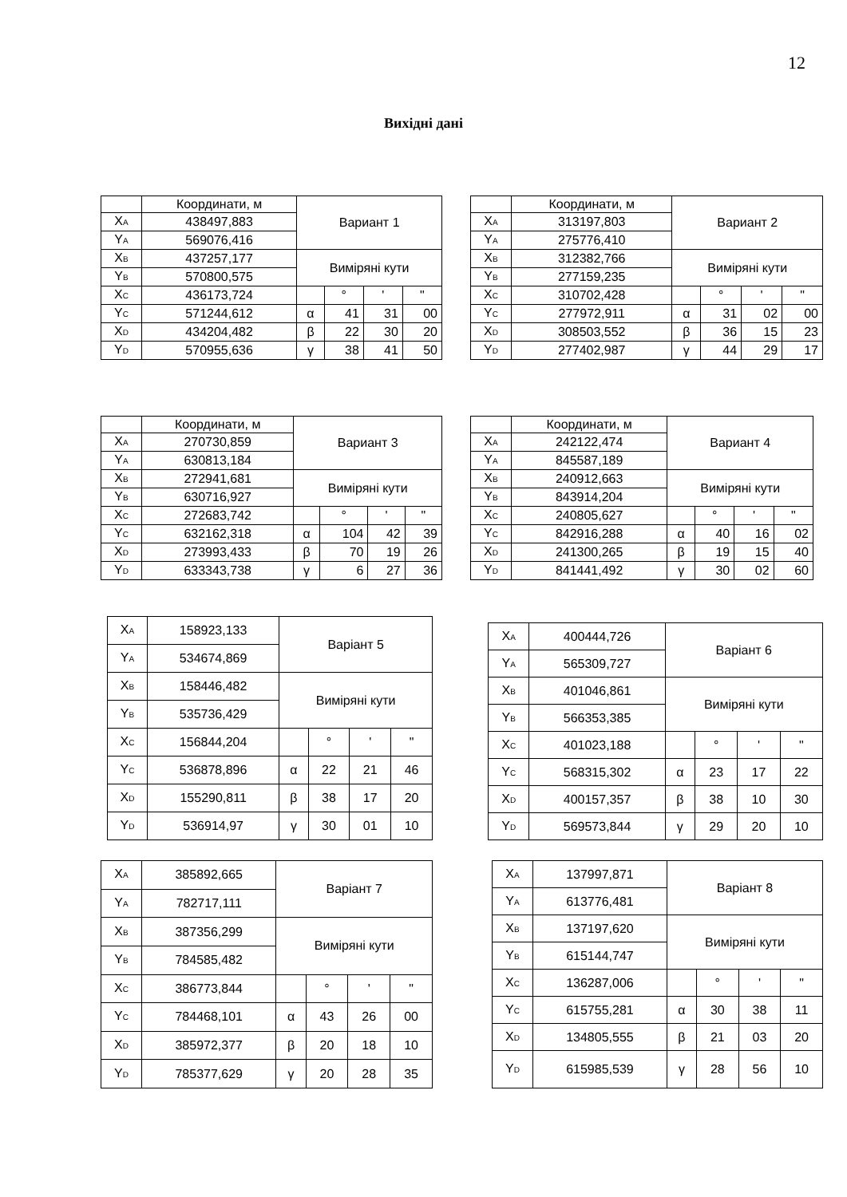12
Вихідні дані
| | Координати, м | Вариант 1 | | | |
| X<sub>A</sub> | 438497,883 | | | | |
| Y<sub>A</sub> | 569076,416 | | | | |
| X<sub>B</sub> | 437257,177 | Виміряні кути | | | |
| Y<sub>B</sub> | 570800,575 | | | | |
| X<sub>C</sub> | 436173,724 | | ° | ' | " |
| Y<sub>C</sub> | 571244,612 | α | 41 | 31 | 00 |
| X<sub>D</sub> | 434204,482 | β | 22 | 30 | 20 |
| Y<sub>D</sub> | 570955,636 | γ | 38 | 41 | 50 |
| | Координати, м | Вариант 2 | | | |
| X<sub>A</sub> | 313197,803 | | | | |
| Y<sub>A</sub> | 275776,410 | | | | |
| X<sub>B</sub> | 312382,766 | Виміряні кути | | | |
| Y<sub>B</sub> | 277159,235 | | | | |
| X<sub>C</sub> | 310702,428 | | ° | ' | " |
| Y<sub>C</sub> | 277972,911 | α | 31 | 02 | 00 |
| X<sub>D</sub> | 308503,552 | β | 36 | 15 | 23 |
| Y<sub>D</sub> | 277402,987 | γ | 44 | 29 | 17 |
| | Координати, м | Вариант 3 | | | |
| X<sub>A</sub> | 270730,859 | | | | |
| Y<sub>A</sub> | 630813,184 | | | | |
| X<sub>B</sub> | 272941,681 | Виміряні кути | | | |
| Y<sub>B</sub> | 630716,927 | | | | |
| X<sub>C</sub> | 272683,742 | | ° | ' | " |
| Y<sub>C</sub> | 632162,318 | α | 104 | 42 | 39 |
| X<sub>D</sub> | 273993,433 | β | 70 | 19 | 26 |
| Y<sub>D</sub> | 633343,738 | γ | 6 | 27 | 36 |
| | Координати, м | Вариант 4 | | | |
| X<sub>A</sub> | 242122,474 | | | | |
| Y<sub>A</sub> | 845587,189 | | | | |
| X<sub>B</sub> | 240912,663 | Виміряні кути | | | |
| Y<sub>B</sub> | 843914,204 | | | | |
| X<sub>C</sub> | 240805,627 | | ° | ' | " |
| Y<sub>C</sub> | 842916,288 | α | 40 | 16 | 02 |
| X<sub>D</sub> | 241300,265 | β | 19 | 15 | 40 |
| Y<sub>D</sub> | 841441,492 | γ | 30 | 02 | 60 |
| X<sub>A</sub> | 158923,133 | Варіант 5 | | | |
| Y<sub>A</sub> | 534674,869 | | | | |
| X<sub>B</sub> | 158446,482 | Виміряні кути | | | |
| Y<sub>B</sub> | 535736,429 | | | | |
| X<sub>C</sub> | 156844,204 | | ° | ' | " |
| Y<sub>C</sub> | 536878,896 | α | 22 | 21 | 46 |
| X<sub>D</sub> | 155290,811 | β | 38 | 17 | 20 |
| Y<sub>D</sub> | 536914,97 | γ | 30 | 01 | 10 |
| X<sub>A</sub> | 400444,726 | Варіант 6 | | | |
| Y<sub>A</sub> | 565309,727 | | | | |
| X<sub>B</sub> | 401046,861 | Виміряні кути | | | |
| Y<sub>B</sub> | 566353,385 | | | | |
| X<sub>C</sub> | 401023,188 | | ° | ' | " |
| Y<sub>C</sub> | 568315,302 | α | 23 | 17 | 22 |
| X<sub>D</sub> | 400157,357 | β | 38 | 10 | 30 |
| Y<sub>D</sub> | 569573,844 | γ | 29 | 20 | 10 |
| X<sub>A</sub> | 385892,665 | Варіант 7 | | | |
| Y<sub>A</sub> | 782717,111 | | | | |
| X<sub>B</sub> | 387356,299 | Виміряні кути | | | |
| Y<sub>B</sub> | 784585,482 | | | | |
| X<sub>C</sub> | 386773,844 | | ° | ' | " |
| Y<sub>C</sub> | 784468,101 | α | 43 | 26 | 00 |
| X<sub>D</sub> | 385972,377 | β | 20 | 18 | 10 |
| Y<sub>D</sub> | 785377,629 | γ | 20 | 28 | 35 |
| X<sub>A</sub> | 137997,871 | Варіант 8 | | | |
| Y<sub>A</sub> | 613776,481 | | | | |
| X<sub>B</sub> | 137197,620 | Виміряні кути | | | |
| Y<sub>B</sub> | 615144,747 | | | | |
| X<sub>C</sub> | 136287,006 | | ° | ' | " |
| Y<sub>C</sub> | 615755,281 | α | 30 | 38 | 11 |
| X<sub>D</sub> | 134805,555 | β | 21 | 03 | 20 |
| Y<sub>D</sub> | 615985,539 | γ | 28 | 56 | 10 |